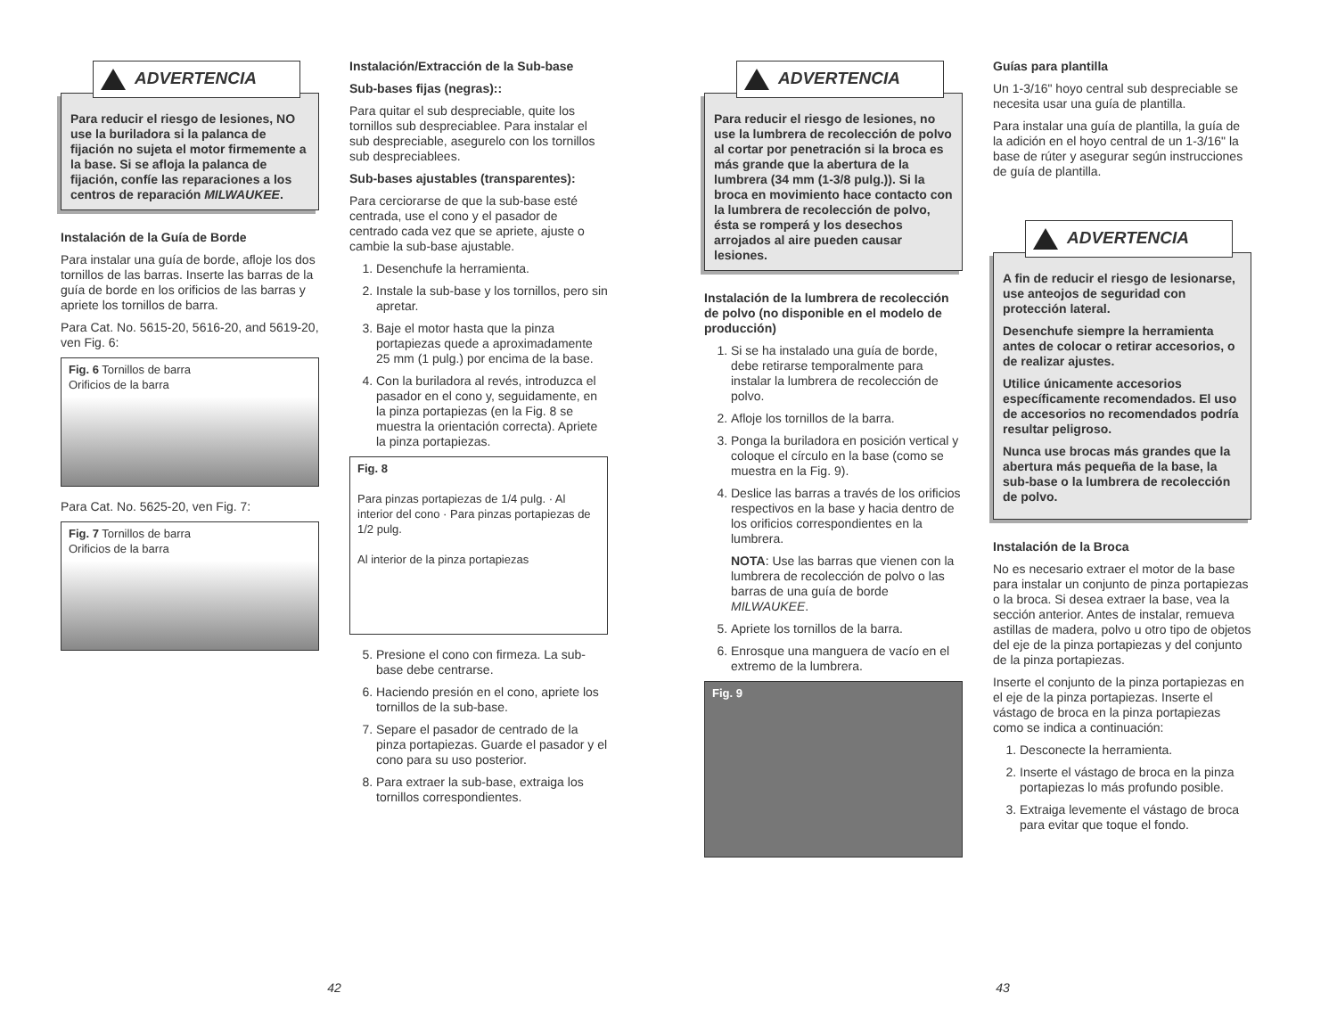ADVERTENCIA
Para reducir el riesgo de lesiones, NO use la buriladora si la palanca de fijación no sujeta el motor firmemente a la base. Si se afloja la palanca de fijación, confíe las reparaciones a los centros de reparación MILWAUKEE.
Instalación de la Guía de Borde
Para instalar una guía de borde, afloje los dos tornillos de las barras. Inserte las barras de la guía de borde en los orificios de las barras y apriete los tornillos de barra.
Para Cat. No. 5615-20, 5616-20, and 5619-20, ven Fig. 6:
Fig. 6 Tornillos de barra
Orificios de la barra
Para Cat. No. 5625-20, ven Fig. 7:
Fig. 7 Tornillos de barra
Orificios de la barra
Instalación/Extracción de la Sub-base
Sub-bases fijas (negras)::
Para quitar el sub despreciable, quite los tornillos sub despreciablee. Para instalar el sub despreciable, asegurelo con los tornillos sub despreciablees.
Sub-bases ajustables (transparentes):
Para cerciorarse de que la sub-base esté centrada, use el cono y el pasador de centrado cada vez que se apriete, ajuste o cambie la sub-base ajustable.
1. Desenchufe la herramienta.
2. Instale la sub-base y los tornillos, pero sin apretar.
3. Baje el motor hasta que la pinza portapiezas quede a aproximadamente 25 mm (1 pulg.) por encima de la base.
4. Con la buriladora al revés, introduzca el pasador en el cono y, seguidamente, en la pinza portapiezas (en la Fig. 8 se muestra la orientación correcta). Apriete la pinza portapiezas.
Fig. 8
Para pinzas portapiezas de 1/4 pulg. · Al interior del cono · Para pinzas portapiezas de 1/2 pulg.
Al interior de la pinza portapiezas
5. Presione el cono con firmeza. La sub-base debe centrarse.
6. Haciendo presión en el cono, apriete los tornillos de la sub-base.
7. Separe el pasador de centrado de la pinza portapiezas. Guarde el pasador y el cono para su uso posterior.
8. Para extraer la sub-base, extraiga los tornillos correspondientes.
ADVERTENCIA
Para reducir el riesgo de lesiones, no use la lumbrera de recolección de polvo al cortar por penetración si la broca es más grande que la abertura de la lumbrera (34 mm (1-3/8 pulg.)). Si la broca en movimiento hace contacto con la lumbrera de recolección de polvo, ésta se romperá y los desechos arrojados al aire pueden causar lesiones.
Instalación de la lumbrera de recolección de polvo (no disponible en el modelo de producción)
1. Si se ha instalado una guía de borde, debe retirarse temporalmente para instalar la lumbrera de recolección de polvo.
2. Afloje los tornillos de la barra.
3. Ponga la buriladora en posición vertical y coloque el círculo en la base (como se muestra en la Fig. 9).
4. Deslice las barras a través de los orificios respectivos en la base y hacia dentro de los orificios correspondientes en la lumbrera.
NOTA: Use las barras que vienen con la lumbrera de recolección de polvo o las barras de una guía de borde MILWAUKEE.
5. Apriete los tornillos de la barra.
6. Enrosque una manguera de vacío en el extremo de la lumbrera.
Fig. 9
Guías para plantilla
Un 1-3/16" hoyo central sub despreciable se necesita usar una guía de plantilla.
Para instalar una guía de plantilla, la guía de la adición en el hoyo central de un 1-3/16" la base de rúter y asegurar según instrucciones de guía de plantilla.
ADVERTENCIA
A fin de reducir el riesgo de lesionarse, use anteojos de seguridad con protección lateral.
Desenchufe siempre la herramienta antes de colocar o retirar accesorios, o de realizar ajustes.
Utilice únicamente accesorios específicamente recomendados. El uso de accesorios no recomendados podría resultar peligroso.
Nunca use brocas más grandes que la abertura más pequeña de la base, la sub-base o la lumbrera de recolección de polvo.
Instalación de la Broca
No es necesario extraer el motor de la base para instalar un conjunto de pinza portapiezas o la broca. Si desea extraer la base, vea la sección anterior. Antes de instalar, remueva astillas de madera, polvo u otro tipo de objetos del eje de la pinza portapiezas y del conjunto de la pinza portapiezas.
Inserte el conjunto de la pinza portapiezas en el eje de la pinza portapiezas. Inserte el vástago de broca en la pinza portapiezas como se indica a continuación:
1. Desconecte la herramienta.
2. Inserte el vástago de broca en la pinza portapiezas lo más profundo posible.
3. Extraiga levemente el vástago de broca para evitar que toque el fondo.
42 43